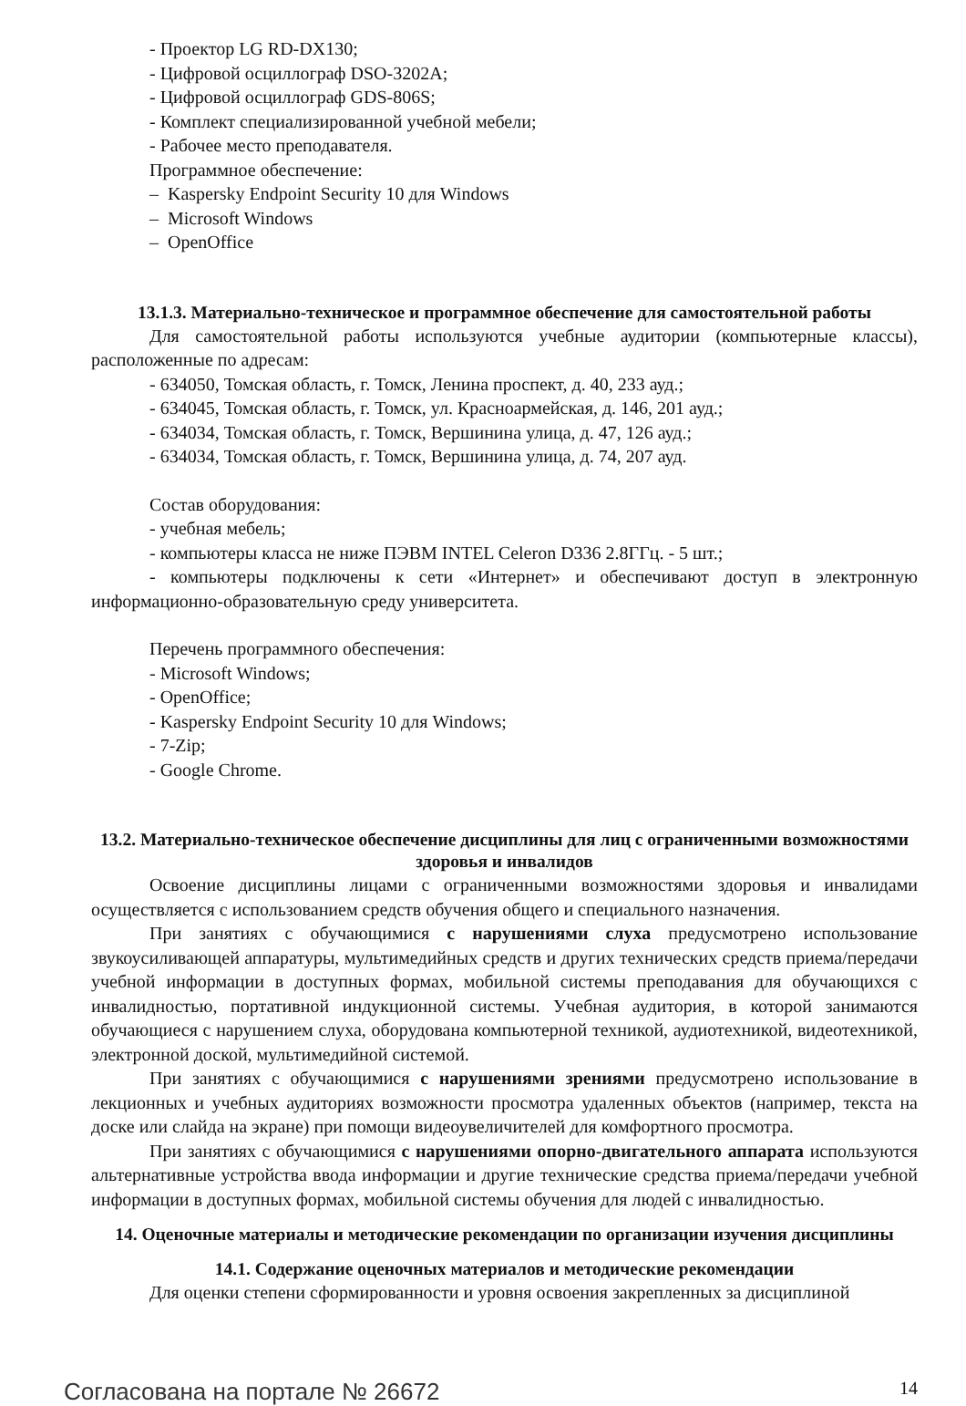- Проектор LG RD-DX130;
- Цифровой осциллограф DSO-3202A;
- Цифровой осциллограф GDS-806S;
- Комплект специализированной учебной мебели;
- Рабочее место преподавателя.
Программное обеспечение:
– Kaspersky Endpoint Security 10 для Windows
– Microsoft Windows
– OpenOffice
13.1.3. Материально-техническое и программное обеспечение для самостоятельной работы
Для самостоятельной работы используются учебные аудитории (компьютерные классы), расположенные по адресам:
- 634050, Томская область, г. Томск, Ленина проспект, д. 40, 233 ауд.;
- 634045, Томская область, г. Томск, ул. Красноармейская, д. 146, 201 ауд.;
- 634034, Томская область, г. Томск, Вершинина улица, д. 47, 126 ауд.;
- 634034, Томская область, г. Томск, Вершинина улица, д. 74, 207 ауд.
Состав оборудования:
- учебная мебель;
- компьютеры класса не ниже ПЭВМ INTEL Celeron D336 2.8ГГц. - 5 шт.;
- компьютеры подключены к сети «Интернет» и обеспечивают доступ в электронную информационно-образовательную среду университета.
Перечень программного обеспечения:
- Microsoft Windows;
- OpenOffice;
- Kaspersky Endpoint Security 10 для Windows;
- 7-Zip;
- Google Chrome.
13.2. Материально-техническое обеспечение дисциплины для лиц с ограниченными возможностями здоровья и инвалидов
Освоение дисциплины лицами с ограниченными возможностями здоровья и инвалидами осуществляется с использованием средств обучения общего и специального назначения.
При занятиях с обучающимися с нарушениями слуха предусмотрено использование звукоусиливающей аппаратуры, мультимедийных средств и других технических средств приема/передачи учебной информации в доступных формах, мобильной системы преподавания для обучающихся с инвалидностью, портативной индукционной системы. Учебная аудитория, в которой занимаются обучающиеся с нарушением слуха, оборудована компьютерной техникой, аудиотехникой, видеотехникой, электронной доской, мультимедийной системой.
При занятиях с обучающимися с нарушениями зрениями предусмотрено использование в лекционных и учебных аудиториях возможности просмотра удаленных объектов (например, текста на доске или слайда на экране) при помощи видеоувеличителей для комфортного просмотра.
При занятиях с обучающимися с нарушениями опорно-двигательного аппарата используются альтернативные устройства ввода информации и другие технические средства приема/передачи учебной информации в доступных формах, мобильной системы обучения для людей с инвалидностью.
14. Оценочные материалы и методические рекомендации по организации изучения дисциплины
14.1. Содержание оценочных материалов и методические рекомендации
Для оценки степени сформированности и уровня освоения закрепленных за дисциплиной
Согласована на портале № 26672 14